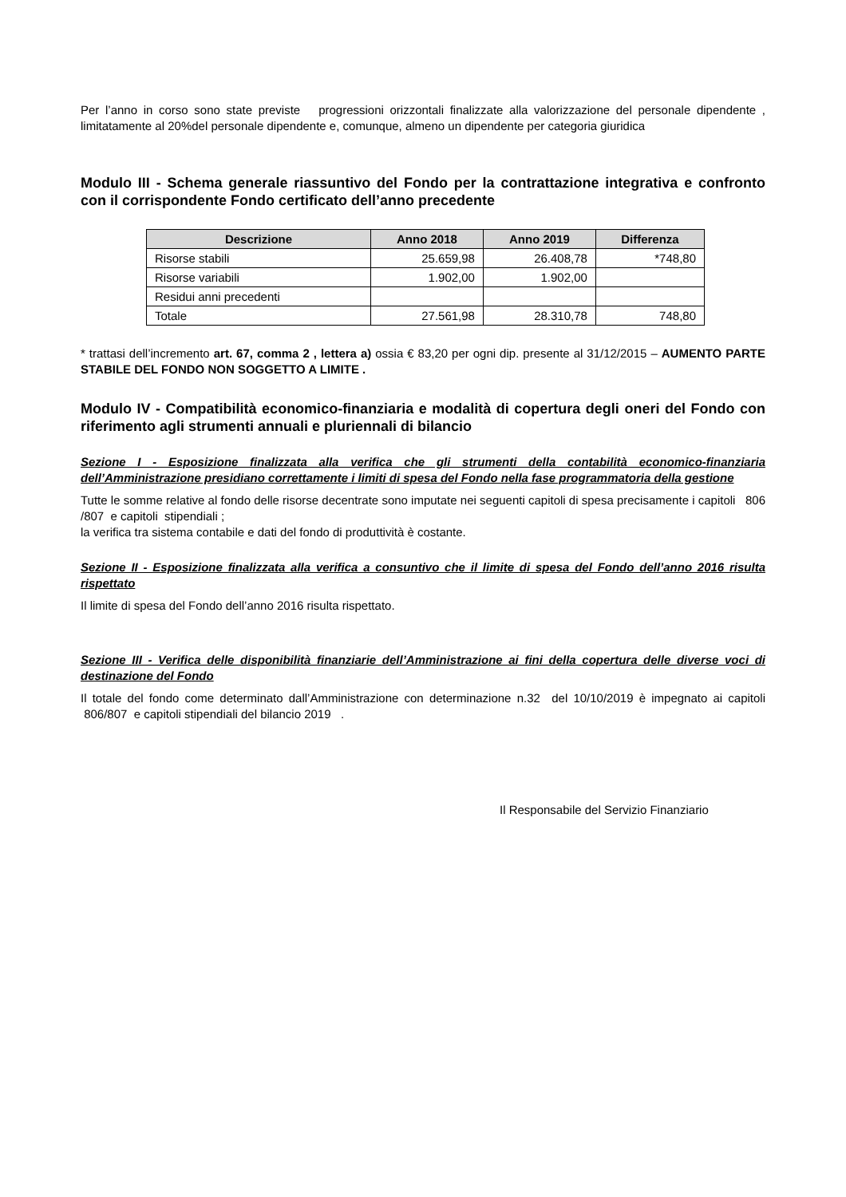Per l’anno in corso sono state previste progressioni orizzontali finalizzate alla valorizzazione del personale dipendente , limitatamente al 20%del personale dipendente e, comunque, almeno un dipendente per categoria giuridica
Modulo III - Schema generale riassuntivo del Fondo per la contrattazione integrativa e confronto con il corrispondente Fondo certificato dell’anno precedente
| Descrizione | Anno 2018 | Anno 2019 | Differenza |
| --- | --- | --- | --- |
| Risorse stabili | 25.659,98 | 26.408,78 | *748,80 |
| Risorse variabili | 1.902,00 | 1.902,00 | |
| Residui anni precedenti | | | |
| Totale | 27.561,98 | 28.310,78 | 748,80 |
* trattasi dell’incremento art. 67, comma 2 , lettera a) ossia € 83,20 per ogni dip. presente al 31/12/2015 – AUMENTO PARTE STABILE DEL FONDO NON SOGGETTO A LIMITE .
Modulo IV - Compatibilità economico-finanziaria e modalità di copertura degli oneri del Fondo con riferimento agli strumenti annuali e pluriennali di bilancio
Sezione I - Esposizione finalizzata alla verifica che gli strumenti della contabilità economico-finanziaria dell’Amministrazione presidiano correttamente i limiti di spesa del Fondo nella fase programmatoria della gestione
Tutte le somme relative al fondo delle risorse decentrate sono imputate nei seguenti capitoli di spesa precisamente i capitoli 806 /807 e capitoli stipendiali ;
la verifica tra sistema contabile e dati del fondo di produttività è costante.
Sezione II - Esposizione finalizzata alla verifica a consuntivo che il limite di spesa del Fondo dell’anno 2016 risulta rispettato
Il limite di spesa del Fondo dell’anno 2016 risulta rispettato.
Sezione III - Verifica delle disponibilità finanziarie dell’Amministrazione ai fini della copertura delle diverse voci di destinazione del Fondo
Il totale del fondo come determinato dall’Amministrazione con determinazione n.32 del 10/10/2019 è impegnato ai capitoli 806/807 e capitoli stipendiali del bilancio 2019 .
Il Responsabile del Servizio Finanziario